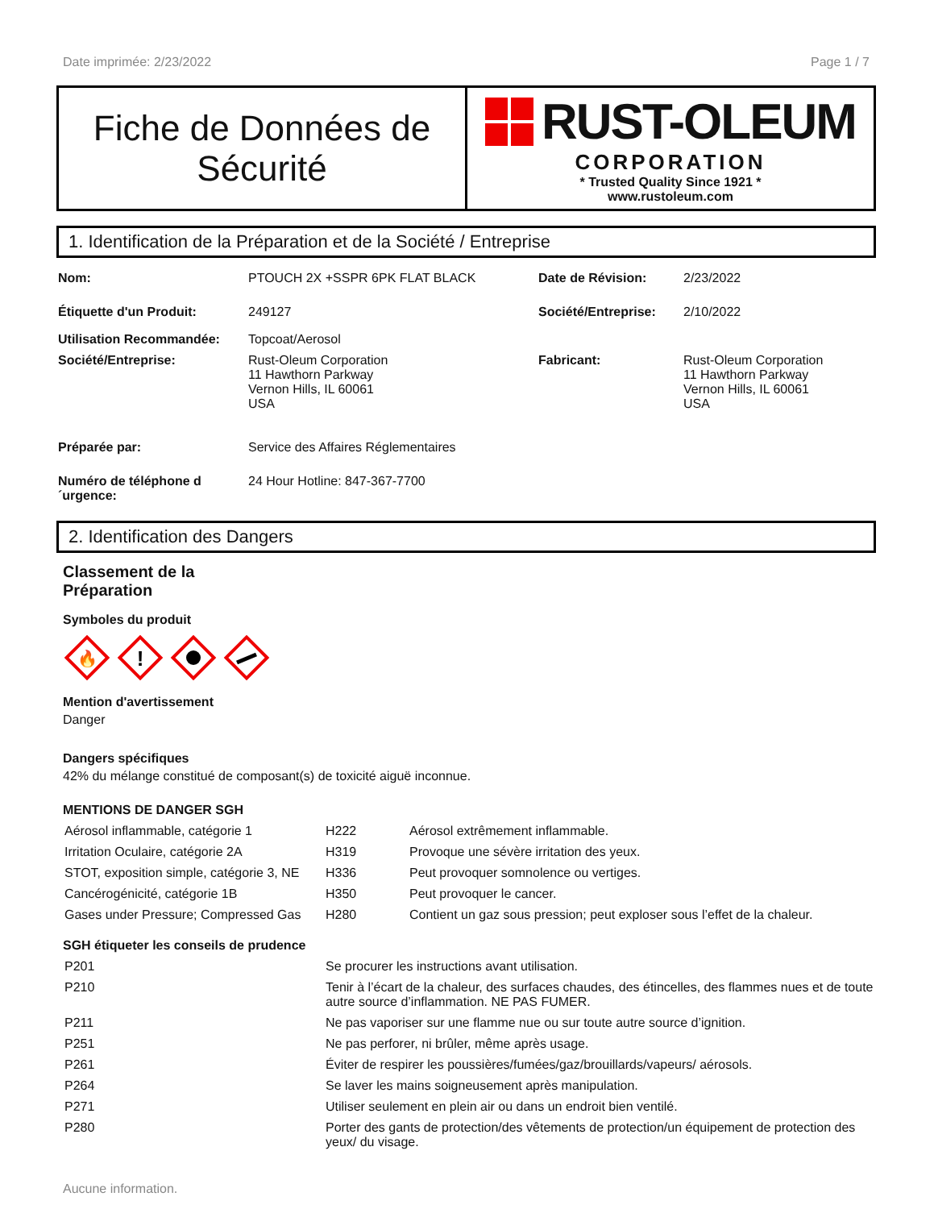Date imprimée: 2/23/2022 Page 1 / 7
Fiche de Données de
Sécurité
RUST-OLEUM
CORPORATION
* Trusted Quality Since 1921 *
www.rustoleum.com
1. Identification de la Préparation et de la Société / Entreprise
| Nom: | PTOUCH 2X +SSPR 6PK FLAT BLACK | Date de Révision: | 2/23/2022 |
| Étiquette d'un Produit: | 249127 | Société/Entreprise: | 2/10/2022 |
| Utilisation Recommandée: | Topcoat/Aerosol | | |
| Société/Entreprise: | Rust-Oleum Corporation 11 Hawthorn Parkway Vernon Hills, IL 60061 USA | Fabricant: | Rust-Oleum Corporation 11 Hawthorn Parkway Vernon Hills, IL 60061 USA |
| Préparée par: | Service des Affaires Réglementaires | | |
| Numéro de téléphone d ´urgence: | 24 Hour Hotline: 847-367-7700 | | |
2. Identification des Dangers
Classement de la
Préparation
Symboles du produit
🔥
!
Mention d'avertissement
Danger
Dangers spécifiques
42% du mélange constitué de composant(s) de toxicité aiguë inconnue.
MENTIONS DE DANGER SGH
| Aérosol inflammable, catégorie 1 | H222 | Aérosol extrêmement inflammable. |
| Irritation Oculaire, catégorie 2A | H319 | Provoque une sévère irritation des yeux. |
| STOT, exposition simple, catégorie 3, NE | H336 | Peut provoquer somnolence ou vertiges. |
| Cancérogénicité, catégorie 1B | H350 | Peut provoquer le cancer. |
| Gases under Pressure; Compressed Gas | H280 | Contient un gaz sous pression; peut exploser sous l’effet de la chaleur. |
SGH étiqueter les conseils de prudence
| P201 | Se procurer les instructions avant utilisation. |
| P210 | Tenir à l’écart de la chaleur, des surfaces chaudes, des étincelles, des flammes nues et de toute autre source d’inflammation. NE PAS FUMER. |
| P211 | Ne pas vaporiser sur une flamme nue ou sur toute autre source d’ignition. |
| P251 | Ne pas perforer, ni brûler, même après usage. |
| P261 | Éviter de respirer les poussières/fumées/gaz/brouillards/vapeurs/ aérosols. |
| P264 | Se laver les mains soigneusement après manipulation. |
| P271 | Utiliser seulement en plein air ou dans un endroit bien ventilé. |
| P280 | Porter des gants de protection/des vêtements de protection/un équipement de protection des yeux/ du visage. |
Aucune information.